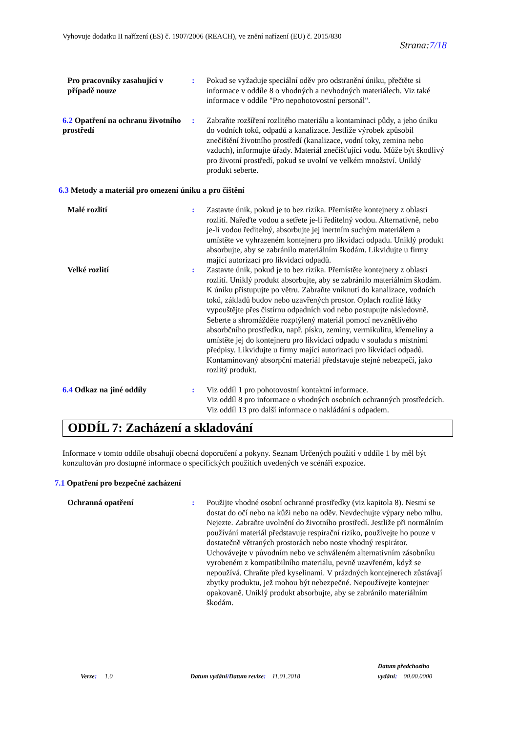Vyhovuje dodatku II nařízení (ES) č. 1907/2006 (REACH), ve znění nařízení (EU) č. 2015/830
Strana:7/18
Pro pracovníky zasahující v případě nouze
: Pokud se vyžaduje speciální oděv pro odstranění úniku, přečtěte si informace v oddíle 8 o vhodných a nevhodných materiálech. Viz také informace v oddíle "Pro nepohotovostní personál".
6.2 Opatření na ochranu životního prostředí
: Zabraňte rozšíření rozlitého materiálu a kontaminaci půdy, a jeho úniku do vodních toků, odpadů a kanalizace. Jestliže výrobek způsobil znečištění životního prostředí (kanalizace, vodní toky, zemina nebo vzduch), informujte úřady. Materiál znečišťující vodu. Může být škodlivý pro životní prostředí, pokud se uvolní ve velkém množství. Uniklý produkt seberte.
6.3 Metody a materiál pro omezení úniku a pro čištění
Malé rozlití : Zastavte únik, pokud je to bez rizika. Přemístěte kontejnery z oblasti rozlití. Nařeďte vodou a setřete je-li ředitelný vodou. Alternativně, nebo je-li vodou ředitelný, absorbujte jej inertním suchým materiálem a umístěte ve vyhrazeném kontejneru pro likvidaci odpadu. Uniklý produkt absorbujte, aby se zabránilo materiálním škodám. Likvidujte u firmy mající autorizaci pro likvidaci odpadů.
Velké rozlití : Zastavte únik, pokud je to bez rizika. Přemístěte kontejnery z oblasti rozlití. Uniklý produkt absorbujte, aby se zabránilo materiálním škodám. K úniku přistupujte po větru. Zabraňte vniknutí do kanalizace, vodních toků, základů budov nebo uzavřených prostor. Oplach rozlité látky vypouštějte přes čistírnu odpadních vod nebo postupujte následovně. Seberte a shromážděte rozptýlený materiál pomocí nevznětlivého absorbčního prostředku, např. písku, zeminy, vermikulitu, křemeliny a umístěte jej do kontejneru pro likvidaci odpadu v souladu s místními předpisy. Likvidujte u firmy mající autorizaci pro likvidaci odpadů. Kontaminovaný absorpční materiál představuje stejné nebezpečí, jako rozlitý produkt.
6.4 Odkaz na jiné oddíly : Viz oddíl 1 pro pohotovostní kontaktní informace.
Viz oddíl 8 pro informace o vhodných osobních ochranných prostředcích.
Viz oddíl 13 pro další informace o nakládání s odpadem.
ODDÍL 7: Zacházení a skladování
Informace v tomto oddíle obsahují obecná doporučení a pokyny. Seznam Určených použití v oddíle 1 by měl být konzultován pro dostupné informace o specifických použitích uvedených ve scénáři expozice.
7.1 Opatření pro bezpečné zacházení
Ochranná opatření : Použijte vhodné osobní ochranné prostředky (viz kapitola 8). Nesmí se dostat do očí nebo na kůži nebo na oděv. Nevdechujte výpary nebo mlhu. Nejezte. Zabraňte uvolnění do životního prostředí. Jestliže při normálním používání materiál představuje respirační riziko, používejte ho pouze v dostatečně větraných prostorách nebo noste vhodný respirátor. Uchovávejte v původním nebo ve schváleném alternativním zásobníku vyrobeném z kompatibilního materiálu, pevně uzavřeném, když se nepoužívá. Chraňte před kyselinami. V prázdných kontejnerech zůstávají zbytky produktu, jež mohou být nebezpečné. Nepoužívejte kontejner opakovaně. Uniklý produkt absorbujte, aby se zabránilo materiálním škodám.
Verze: 1.0 Datum vydání/Datum revize: 11.01.2018 Datum předchozího
vydání: 00.00.0000